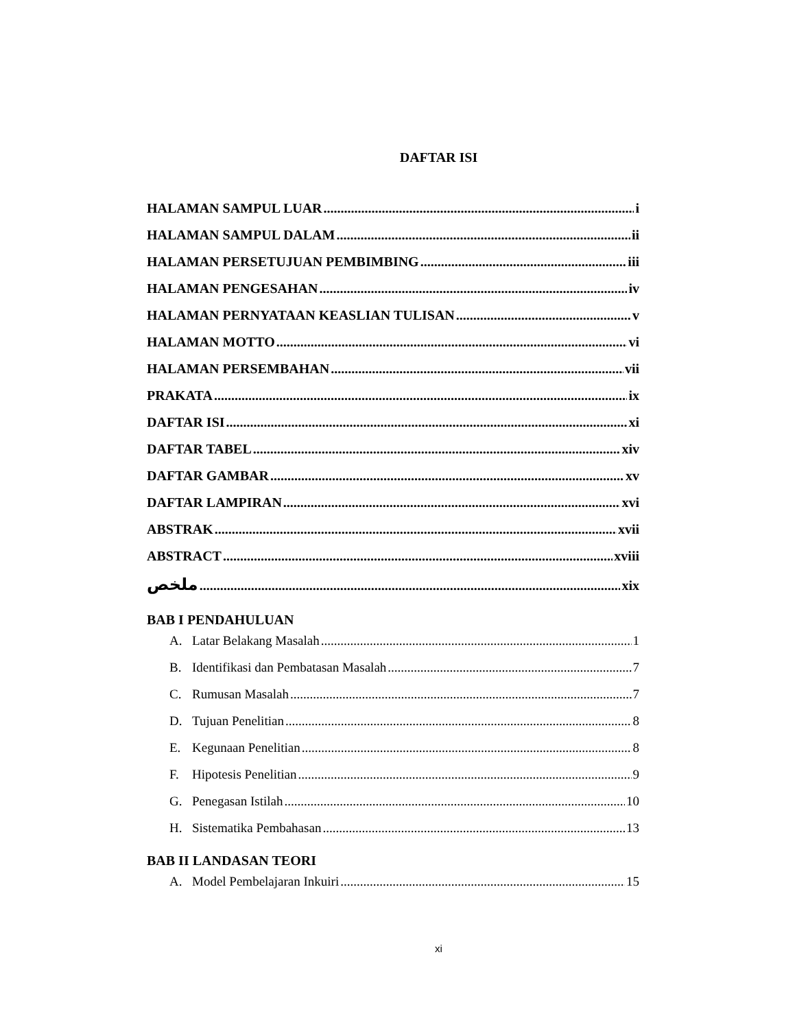DAFTAR ISI
HALAMAN SAMPUL LUAR i
HALAMAN SAMPUL DALAM ii
HALAMAN PERSETUJUAN PEMBIMBING iii
HALAMAN PENGESAHAN iv
HALAMAN PERNYATAAN KEASLIAN TULISAN v
HALAMAN MOTTO vi
HALAMAN PERSEMBAHAN vii
PRAKATA ix
DAFTAR ISI xi
DAFTAR TABEL xiv
DAFTAR GAMBAR xv
DAFTAR LAMPIRAN xvi
ABSTRAK xvii
ABSTRACT xviii
ملخص xix
BAB I PENDAHULUAN
A. Latar Belakang Masalah 1
B. Identifikasi dan Pembatasan Masalah 7
C. Rumusan Masalah 7
D. Tujuan Penelitian 8
E. Kegunaan Penelitian 8
F. Hipotesis Penelitian 9
G. Penegasan Istilah 10
H. Sistematika Pembahasan 13
BAB II LANDASAN TEORI
A. Model Pembelajaran Inkuiri 15
xi